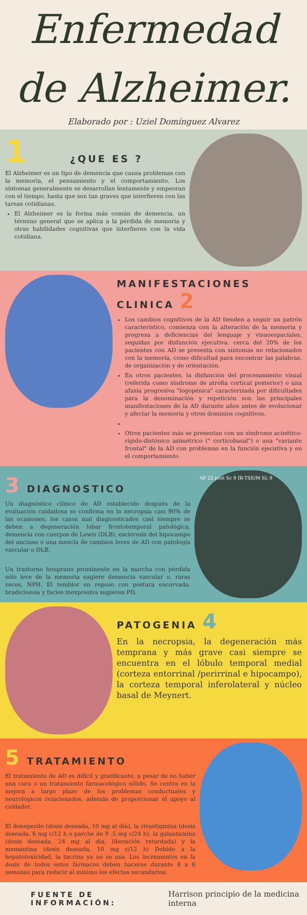Enfermedad de Alzheimer.
Elaborado por : Uziel Domínguez Alvarez
1
¿QUE ES ?
El Alzheimer es un tipo de demencia que causa problemas con la memoria, el pensamiento y el comportamiento. Los síntomas generalmente se desarrollan lentamente y empeoran con el tiempo, hasta que son tan graves que interfieren con las tareas cotidianas.
El Alzheimer es la forma más común de demencia, un término general que se aplica a la pérdida de memoria y otras habilidades cognitivas que interfieren con la vida cotidiana.
MANIFESTACIONES CLINICA 2
Los cambios cognitivos de la AD tienden a seguir un patrón característico, comienza con la alteración de la memoria y progresa a deficiencias del lenguaje y visuoespaciales, seguidas por disfunción ejecutiva. cerca del 20% de los pacientes con AD se presenta con síntomas no relacionados con la memoria, como dificultad para encontrar las palabras, de organización y de orientación.
En otros pacientes, la disfunción del procesamiento visual (referida como síndrome de atrofia cortical posterior) o una afasia progresiva "logopénica" caracterizada por dificultades para la denominación y repetición son las principales manifestaciones de la AD durante años antes de evolucionar y afectar la memoria y otros dominios cognitivos.
Otros pacientes más se presentan con un síndrome acinético-rígido-distónico asimétrico (" corticobasal") o una "variante frontal" de la AD con problemas en la función ejecutiva y en el comportamiento
3 DIAGNOSTICO
Un diagnóstico clínico de AD establecido después de la evaluación cuidadosa se confirma en la necropsia casi 90% de las ocasiones, los casos mal diagnosticados casi siempre se deben a degeneración lobar frontotemporal patológica, demencia con cuerpos de Lewis (DLB), esclerosis del hipocampo del anciano o una mezcla de cambios leves de AD con patología vascular o DLB.
Un trastorno temprano prominente en la marcha con pérdida sólo leve de la memoria sugiere demencia vascular o, raras veces, NPH. El temblor en reposo con postura encorvada, bradicinesia y facies inexpresiva sugieren PD.
AP 22 post Sc 9 IR-TSE/M SL 9
PATOGENIA 4
En la necropsia, la degeneración más temprana y más grave casi siempre se encuentra en el lóbulo temporal medial (corteza entorrinal /perirrinal e hipocampo), la corteza temporal inferolateral y núcleo basal de Meynert.
5 TRATAMIENTO
El tratamiento de AD es difícil y gratificante, a pesar de no haber una cura o un tratamiento farmacológico sólido. Se centra en la mejora a largo plazo de los problemas conductuales y neurológicos relacionados, además de proporcionar el apoyo al cuidador.
El donepezilo (dosis deseada, 10 mg al día), la rivastigmina (dosis deseada, 6 mg c/12 h o parche de 9 .5 mg c/24 h), la galantamina (dosis deseada, 24 mg al día, liberación retardada) y la memantina (dosis deseada, 10 mg c/12 h) Debido a la hepatotoxicidad, la tacrina ya no se usa. Los incrementos en la dosis de todos estos fármacos deben hacerse durante 4 a 6 semanas para reducir al mínimo los efectos secundarios.
FUENTE DE INFORMACIÓN:
Harrison principio de la medicina interna